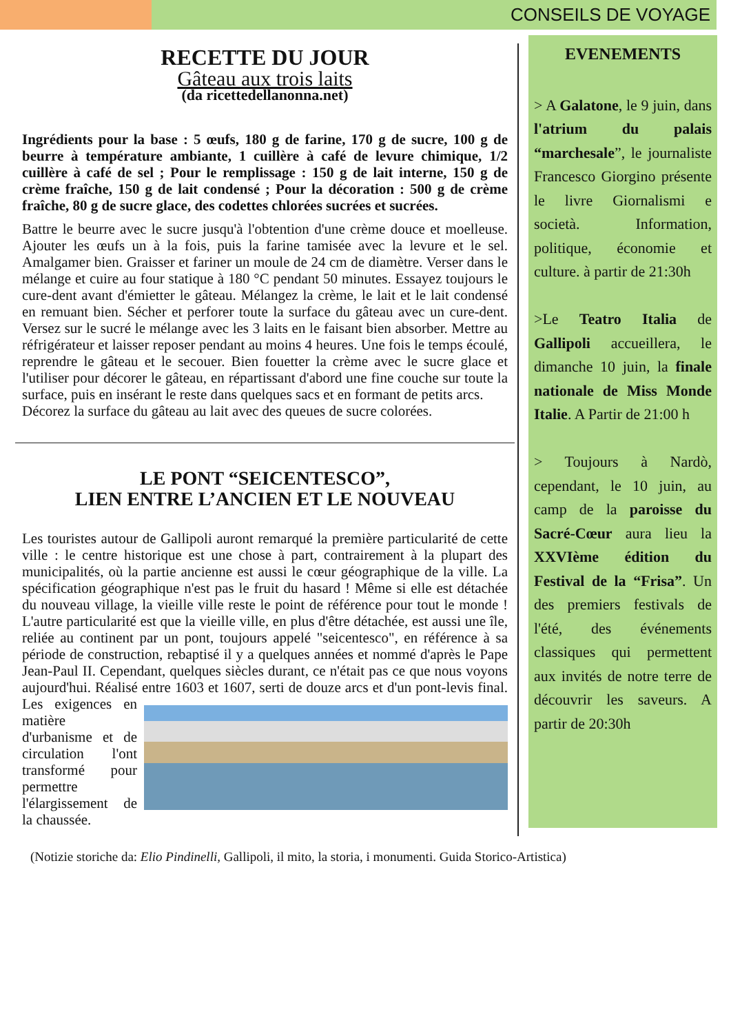CONSEILS DE VOYAGE
RECETTE DU JOUR
Gâteau aux trois laits
(da ricettedellanonna.net)
Ingrédients pour la base : 5 œufs, 180 g de farine, 170 g de sucre, 100 g de beurre à température ambiante, 1 cuillère à café de levure chimique, 1/2 cuillère à café de sel ; Pour le remplissage : 150 g de lait interne, 150 g de crème fraîche, 150 g de lait condensé ; Pour la décoration : 500 g de crème fraîche, 80 g de sucre glace, des codettes chlorées sucrées et sucrées.
Battre le beurre avec le sucre jusqu'à l'obtention d'une crème douce et moelleuse. Ajouter les œufs un à la fois, puis la farine tamisée avec la levure et le sel. Amalgamer bien. Graisser et fariner un moule de 24 cm de diamètre. Verser dans le mélange et cuire au four statique à 180 °C pendant 50 minutes. Essayez toujours le cure-dent avant d'émietter le gâteau. Mélangez la crème, le lait et le lait condensé en remuant bien. Sécher et perforer toute la surface du gâteau avec un cure-dent. Versez sur le sucré le mélange avec les 3 laits en le faisant bien absorber. Mettre au réfrigérateur et laisser reposer pendant au moins 4 heures. Une fois le temps écoulé, reprendre le gâteau et le secouer. Bien fouetter la crème avec le sucre glace et l'utiliser pour décorer le gâteau, en répartissant d'abord une fine couche sur toute la surface, puis en insérant le reste dans quelques sacs et en formant de petits arcs.
Décorez la surface du gâteau au lait avec des queues de sucre colorées.
LE PONT “SEICENTESCO”,
LIEN ENTRE L’ANCIEN ET LE NOUVEAU
Les touristes autour de Gallipoli auront remarqué la première particularité de cette ville : le centre historique est une chose à part, contrairement à la plupart des municipalités, où la partie ancienne est aussi le cœur géographique de la ville. La spécification géographique n'est pas le fruit du hasard ! Même si elle est détachée du nouveau village, la vieille ville reste le point de référence pour tout le monde ! L'autre particularité est que la vieille ville, en plus d'être détachée, est aussi une île, reliée au continent par un pont, toujours appelé "seicentesco", en référence à sa période de construction, rebaptisé il y a quelques années et nommé d'après le Pape Jean-Paul II. Cependant, quelques siècles durant, ce n'était pas ce que nous voyons aujourd'hui. Réalisé entre 1603 et 1607, serti de douze arcs et d'un pont-levis final. Les exigences en matière d'urbanisme et de circulation l'ont transformé pour permettre l'élargissement de la chaussée.
EVENEMENTS
> A Galatone, le 9 juin, dans l'atrium du palais “marchesale”, le journaliste Francesco Giorgino présente le livre Giornalismi e società. Information, politique, économie et culture. à partir de 21:30h
>Le Teatro Italia de Gallipoli accueillera, le dimanche 10 juin, la finale nationale de Miss Monde Italie. A Partir de 21:00 h
> Toujours à Nardò, cependant, le 10 juin, au camp de la paroisse du Sacré-Cœur aura lieu la XXVIème édition du Festival de la “Frisa”. Un des premiers festivals de l'été, des événements classiques qui permettent aux invités de notre terre de découvrir les saveurs. A partir de 20:30h
(Notizie storiche da: Elio Pindinelli, Gallipoli, il mito, la storia, i monumenti. Guida Storico-Artistica)